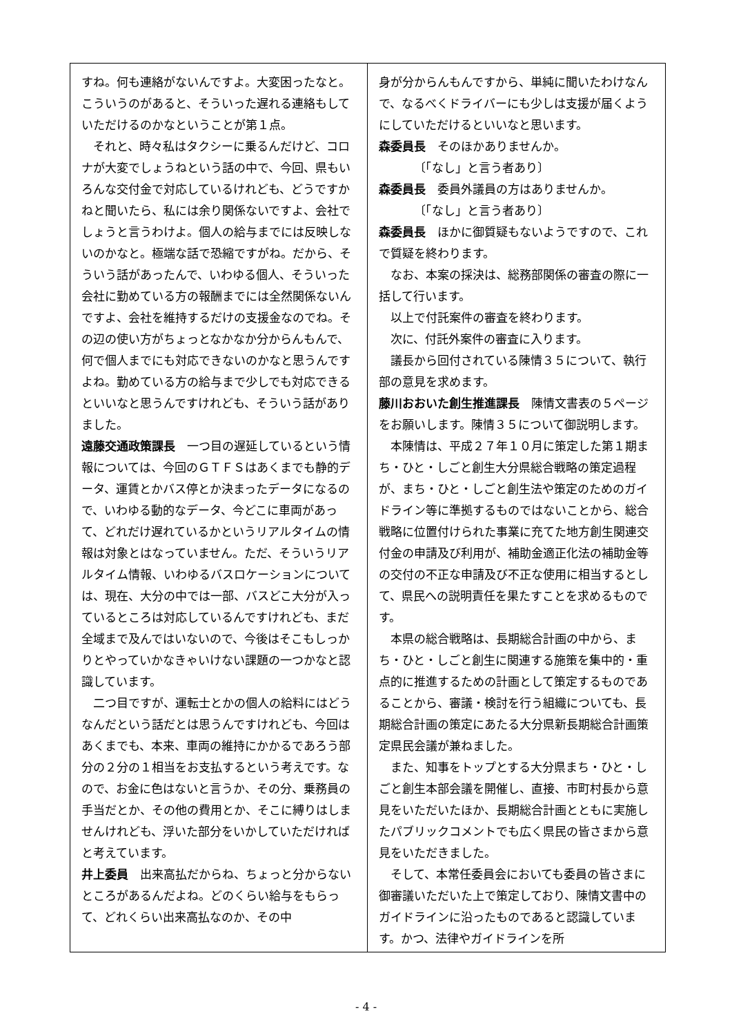すね。何も連絡がないんですよ。大変困ったなと。こういうのがあると、そういった遅れる連絡もしていただけるのかなということが第１点。
それと、時々私はタクシーに乗るんだけど、コロナが大変でしょうねという話の中で、今回、県もいろんな交付金で対応しているけれども、どうですかねと聞いたら、私には余り関係ないですよ、会社でしょうと言うわけよ。個人の給与までには反映しないのかなと。極端な話で恐縮ですがね。だから、そういう話があったんで、いわゆる個人、そういった会社に勤めている方の報酬までには全然関係ないんですよ、会社を維持するだけの支援金なのでね。その辺の使い方がちょっとなかなか分からんもんで、何で個人までにも対応できないのかなと思うんですよね。勤めている方の給与まで少しでも対応できるといいなと思うんですけれども、そういう話がありました。
遠藤交通政策課長　一つ目の遅延しているという情報については、今回のＧＴＦＳはあくまでも静的データ、運賃とかバス停とか決まったデータになるので、いわゆる動的なデータ、今どこに車両があって、どれだけ遅れているかというリアルタイムの情報は対象とはなっていません。ただ、そういうリアルタイム情報、いわゆるバスロケーションについては、現在、大分の中では一部、バスどこ大分が入っているところは対応しているんですけれども、まだ全域まで及んではいないので、今後はそこもしっかりとやっていかなきゃいけない課題の一つかなと認識しています。
二つ目ですが、運転士とかの個人の給料にはどうなんだという話だとは思うんですけれども、今回はあくまでも、本来、車両の維持にかかるであろう部分の２分の１相当をお支払するという考えです。なので、お金に色はないと言うか、その分、乗務員の手当だとか、その他の費用とか、そこに縛りはしませんけれども、浮いた部分をいかしていただければと考えています。
井上委員　出来高払だからね、ちょっと分からないところがあるんだよね。どのくらい給与をもらって、どれくらい出来高払なのか、その中
身が分からんもんですから、単純に聞いたわけなんで、なるべくドライバーにも少しは支援が届くようにしていただけるといいなと思います。
森委員長　そのほかありませんか。
〔「なし」と言う者あり〕
森委員長　委員外議員の方はありませんか。
〔「なし」と言う者あり〕
森委員長　ほかに御質疑もないようですので、これで質疑を終わります。
なお、本案の採決は、総務部関係の審査の際に一括して行います。
以上で付託案件の審査を終わります。
次に、付託外案件の審査に入ります。
議長から回付されている陳情３５について、執行部の意見を求めます。
藤川おおいた創生推進課長　陳情文書表の５ページをお願いします。陳情３５について御説明します。
本陳情は、平成２７年１０月に策定した第１期まち・ひと・しごと創生大分県総合戦略の策定過程が、まち・ひと・しごと創生法や策定のためのガイドライン等に準拠するものではないことから、総合戦略に位置付けられた事業に充てた地方創生関連交付金の申請及び利用が、補助金適正化法の補助金等の交付の不正な申請及び不正な使用に相当するとして、県民への説明責任を果たすことを求めるものです。
本県の総合戦略は、長期総合計画の中から、まち・ひと・しごと創生に関連する施策を集中的・重点的に推進するための計画として策定するものであることから、審議・検討を行う組織についても、長期総合計画の策定にあたる大分県新長期総合計画策定県民会議が兼ねました。
また、知事をトップとする大分県まち・ひと・しごと創生本部会議を開催し、直接、市町村長から意見をいただいたほか、長期総合計画とともに実施したパブリックコメントでも広く県民の皆さまから意見をいただきました。
そして、本常任委員会においても委員の皆さまに御審議いただいた上で策定しており、陳情文書中のガイドラインに沿ったものであると認識しています。かつ、法律やガイドラインを所
- 4 -